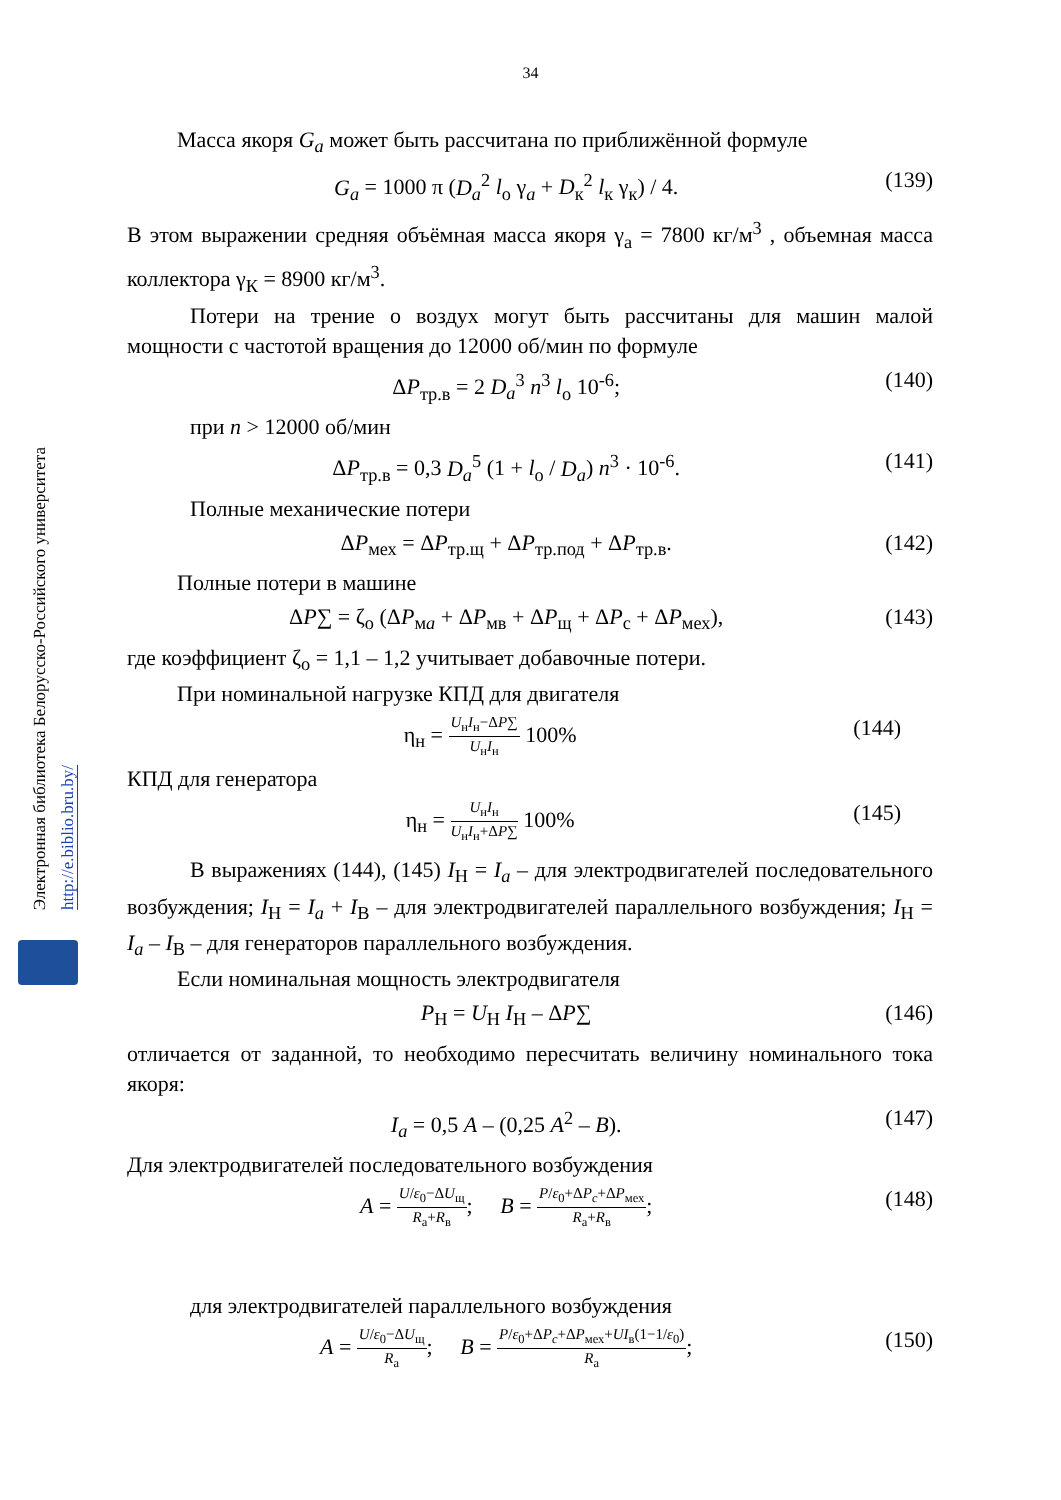34
Электронная библиотека Белорусско-Российского университета
http://e.biblio.bru.by/
Масса якоря G<sub>a</sub> может быть рассчитана по приближённой формуле
G<sub>a</sub> = 1000 π (D<sub>a</sub><sup>2</sup> l<sub>о</sub> γ<sub>a</sub> + D<sub>к</sub><sup>2</sup> l<sub>к</sub> γ<sub>к</sub>) / 4. (139)
В этом выражении средняя объёмная масса якоря γ<sub>а</sub> = 7800 кг/м<sup>3</sup> , объемная масса коллектора γ<sub>К</sub> = 8900 кг/м<sup>3</sup>.
Потери на трение о воздух могут быть рассчитаны для машин малой мощности с частотой вращения до 12000 об/мин по формуле
ΔP<sub>тр.в</sub> = 2 D<sub>a</sub><sup>3</sup> n<sup>3</sup> l<sub>о</sub> 10<sup>-6</sup>; (140)
при n > 12000 об/мин
ΔP<sub>тр.в</sub> = 0,3 D<sub>a</sub><sup>5</sup> (1 + l<sub>о</sub> / D<sub>a</sub>) n<sup>3</sup> · 10<sup>-6</sup>. (141)
Полные механические потери
ΔP<sub>мех</sub> = ΔP<sub>тр.щ</sub> + ΔP<sub>тр.под</sub> + ΔP<sub>тр.в</sub>. (142)
Полные потери в машине
ΔP∑ = ζ<sub>о</sub> (ΔP<sub>мa</sub> + ΔP<sub>мв</sub> + ΔP<sub>щ</sub> + ΔP<sub>с</sub> + ΔP<sub>мех</sub>), (143)
где коэффициент ζ<sub>о</sub> = 1,1 – 1,2 учитывает добавочные потери.
При номинальной нагрузке КПД для двигателя
η<sub>н</sub> = U<sub>н</sub>I<sub>н</sub>−ΔP∑ U<sub>н</sub>I<sub>н</sub> 100% (144)
КПД для генератора
η<sub>н</sub> = U<sub>н</sub>I<sub>н</sub> U<sub>н</sub>I<sub>н</sub>+ΔP∑ 100% (145)
В выражениях (144), (145) I<sub>Н</sub> = I<sub>a</sub> – для электродвигателей последовательного возбуждения; I<sub>Н</sub> = I<sub>a</sub> + I<sub>В</sub> – для электродвигателей параллельного возбуждения; I<sub>Н</sub> = I<sub>a</sub> – I<sub>В</sub> – для генераторов параллельного возбуждения.
Если номинальная мощность электродвигателя
P<sub>Н</sub> = U<sub>Н</sub> I<sub>Н</sub> – ΔP∑ (146)
отличается от заданной, то необходимо пересчитать величину номинального тока якоря:
I<sub>a</sub> = 0,5 A – (0,25 A<sup>2</sup> – B). (147)
Для электродвигателей последовательного возбуждения
A = U/ε<sub>0</sub>−ΔU<sub>щ</sub> R<sub>а</sub>+R<sub>в</sub>; B = P/ε<sub>0</sub>+ΔP<sub>c</sub>+ΔP<sub>мех</sub> R<sub>а</sub>+R<sub>в</sub>; (148)
для электродвигателей параллельного возбуждения
A = U/ε<sub>0</sub>−ΔU<sub>щ</sub> R<sub>а</sub>; B = P/ε<sub>0</sub>+ΔP<sub>c</sub>+ΔP<sub>мех</sub>+UI<sub>в</sub>(1−1/ε<sub>0</sub>) R<sub>а</sub>; (150)